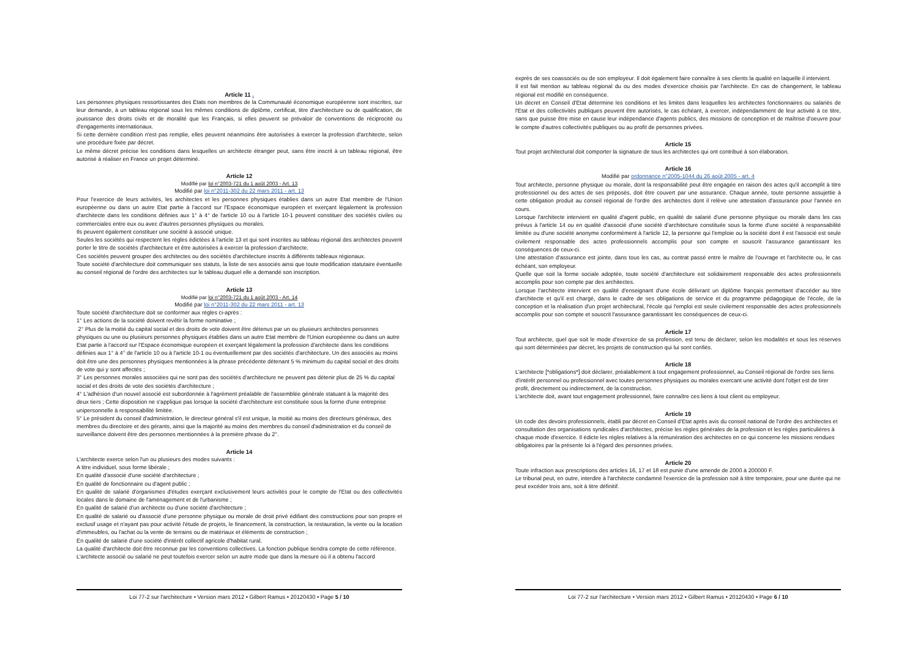Article 11 .
Les personnes physiques ressortissantes des Etats non membres de la Communauté économique européenne sont inscrites, sur leur demande, à un tableau régional sous les mêmes conditions de diplôme, certificat, titre d'architecture ou de qualification, de jouissance des droits civils et de moralité que les Français, si elles peuvent se prévaloir de conventions de réciprocité ou d'engagements internationaux.
Si cette dernière condition n'est pas remplie, elles peuvent néanmoins être autorisées à exercer la profession d'architecte, selon une procédure fixée par décret.
Le même décret précise les conditions dans lesquelles un architecte étranger peut, sans être inscrit à un tableau régional, être autorisé à réaliser en France un projet déterminé.
Article 12
Modifié par loi n°2003-721 du 1 août 2003 - Art. 13
Modifié par loi n°2011-302 du 22 mars 2011 - art. 13
Pour l'exercice de leurs activités, les architectes et les personnes physiques établies dans un autre Etat membre de l'Union européenne ou dans un autre Etat partie à l'accord sur l'Espace économique européen et exerçant légalement la profession d'architecte dans les conditions définies aux 1° à 4° de l'article 10 ou à l'article 10-1 peuvent constituer des sociétés civiles ou commerciales entre eux ou avec d'autres personnes physiques ou morales.
Ils peuvent également constituer une société à associé unique.
Seules les sociétés qui respectent les règles édictées à l'article 13 et qui sont inscrites au tableau régional des architectes peuvent porter le titre de sociétés d'architecture et être autorisées à exercer la profession d'architecte.
Ces sociétés peuvent grouper des architectes ou des sociétés d'architecture inscrits à différents tableaux régionaux.
Toute société d'architecture doit communiquer ses statuts, la liste de ses associés ainsi que toute modification statutaire éventuelle au conseil régional de l'ordre des architectes sur le tableau duquel elle a demandé son inscription.
Article 13
Modifié par loi n°2003-721 du 1 août 2003 - Art. 14
Modifié par loi n°2011-302 du 22 mars 2011 - art. 13
Toute société d'architecture doit se conformer aux règles ci-après :
1° Les actions de la société doivent revêtir la forme nominative ;
2° Plus de la moitié du capital social et des droits de vote doivent être détenus par un ou plusieurs architectes personnes physiques ou une ou plusieurs personnes physiques établies dans un autre Etat membre de l'Union européenne ou dans un autre Etat partie à l'accord sur l'Espace économique européen et exerçant légalement la profession d'architecte dans les conditions définies aux 1° à 4° de l'article 10 ou à l'article 10-1 ou éventuellement par des sociétés d'architecture. Un des associés au moins doit être une des personnes physiques mentionnées à la phrase précédente détenant 5 % minimum du capital social et des droits de vote qui y sont affectés ;
3° Les personnes morales associées qui ne sont pas des sociétés d'architecture ne peuvent pas détenir plus de 25 % du capital social et des droits de vote des sociétés d'architecture ;
4° L'adhésion d'un nouvel associé est subordonnée à l'agrément préalable de l'assemblée générale statuant à la majorité des deux tiers ; Cette disposition ne s'applique pas lorsque la société d'architecture est constituée sous la forme d'une entreprise unipersonnelle à responsabilité limitée.
5° Le président du conseil d'administration, le directeur général s'il est unique, la moitié au moins des directeurs généraux, des membres du directoire et des gérants, ainsi que la majorité au moins des membres du conseil d'administration et du conseil de surveillance doivent être des personnes mentionnées à la première phrase du 2°.
Article 14
L'architecte exerce selon l'un ou plusieurs des modes suivants :
A titre individuel, sous forme libérale ;
En qualité d'associé d'une société d'architecture ;
En qualité de fonctionnaire ou d'agent public ;
En qualité de salarié d'organismes d'études exerçant exclusivement leurs activités pour le compte de l'Etat ou des collectivités locales dans le domaine de l'aménagement et de l'urbanisme ;
En qualité de salarié d'un architecte ou d'une société d'architecture ;
En qualité de salarié ou d'associé d'une personne physique ou morale de droit privé édifiant des constructions pour son propre et exclusif usage et n'ayant pas pour activité l'étude de projets, le financement, la construction, la restauration, la vente ou la location d'immeubles, ou l'achat ou la vente de terrains ou de matériaux et éléments de construction ;
En qualité de salarié d'une société d'intérêt collectif agricole d'habitat rural.
La qualité d'architecte doit être reconnue par les conventions collectives. La fonction publique tiendra compte de cette référence.
L'architecte associé ou salarié ne peut toutefois exercer selon un autre mode que dans la mesure où il a obtenu l'accord
Loi 77-2 sur l'architecture • Version mars 2012 • Gilbert Ramus • 20120430 • Page 5 / 10
exprès de ses coassociés ou de son employeur. Il doit également faire connaître à ses clients la qualité en laquelle il intervient.
Il est fait mention au tableau régional du ou des modes d'exercice choisis par l'architecte. En cas de changement, le tableau régional est modifié en conséquence.
Un décret en Conseil d'Etat détermine les conditions et les limites dans lesquelles les architectes fonctionnaires ou salariés de l'Etat et des collectivités publiques peuvent être autorisés, le cas échéant, à exercer, indépendamment de leur activité à ce titre, sans que puisse être mise en cause leur indépendance d'agents publics, des missions de conception et de maîtrise d'oeuvre pour le compte d'autres collectivités publiques ou au profit de personnes privées.
Article 15
Tout projet architectural doit comporter la signature de tous les architectes qui ont contribué à son élaboration.
Article 16
Modifié par ordonnance n°2005-1044 du 26 août 2005 - art. 4
Tout architecte, personne physique ou morale, dont la responsabilité peut être engagée en raison des actes qu'il accomplit à titre professionnel ou des actes de ses préposés, doit être couvert par une assurance. Chaque année, toute personne assujettie à cette obligation produit au conseil régional de l'ordre des architectes dont il relève une attestation d'assurance pour l'année en cours.
Lorsque l'architecte intervient en qualité d'agent public, en qualité de salarié d'une personne physique ou morale dans les cas prévus à l'article 14 ou en qualité d'associé d'une société d'architecture constituée sous la forme d'une société à responsabilité limitée ou d'une société anonyme conformément à l'article 12, la personne qui l'emploie ou la société dont il est l'associé est seule civilement responsable des actes professionnels accomplis pour son compte et souscrit l'assurance garantissant les conséquences de ceux-ci.
Une attestation d'assurance est jointe, dans tous les cas, au contrat passé entre le maître de l'ouvrage et l'architecte ou, le cas échéant, son employeur.
Quelle que soit la forme sociale adoptée, toute société d'architecture est solidairement responsable des actes professionnels accomplis pour son compte par des architectes.
Lorsque l'architecte intervient en qualité d'enseignant d'une école délivrant un diplôme français permettant d'accéder au titre d'architecte et qu'il est chargé, dans le cadre de ses obligations de service et du programme pédagogique de l'école, de la conception et la réalisation d'un projet architectural, l'école qui l'emploi est seule civilement responsable des actes professionnels accomplis pour son compte et souscrit l'assurance garantissant les conséquences de ceux-ci.
Article 17
Tout architecte, quel que soit le mode d'exercice de sa profession, est tenu de déclarer, selon les modalités et sous les réserves qui sont déterminées par décret, les projets de construction qui lui sont confiés.
Article 18
L'architecte [*obligations*] doit déclarer, préalablement à tout engagement professionnel, au Conseil régional de l'ordre ses liens d'intérêt personnel ou professionnel avec toutes personnes physiques ou morales exercant une activité dont l'objet est de tirer profit, directement ou indirectement, de la construction.
L'architecte doit, avant tout engagement professionnel, faire connaître ces liens à tout client ou employeur.
Article 19
Un code des devoirs professionnels, établi par décret en Conseil d'Etat après avis du conseil national de l'ordre des architectes et consultation des organisations syndicales d'architectes, précise les règles générales de la profession et les règles particulières à chaque mode d'exercice. Il édicte les règles relatives à la rémunération des architectes en ce qui concerne les missions rendues obligatoires par la présente loi à l'égard des personnes privées.
Article 20
Toute infraction aux prescriptions des articles 16, 17 et 18 est punie d'une amende de 2000 à 200000 F.
Le tribunal peut, en outre, interdire à l'architecte condamné l'exercice de la profession soit à titre temporaire, pour une durée qui ne peut excéder trois ans, soit à titre définitif.
Loi 77-2 sur l'architecture • Version mars 2012 • Gilbert Ramus • 20120430 • Page 6 / 10